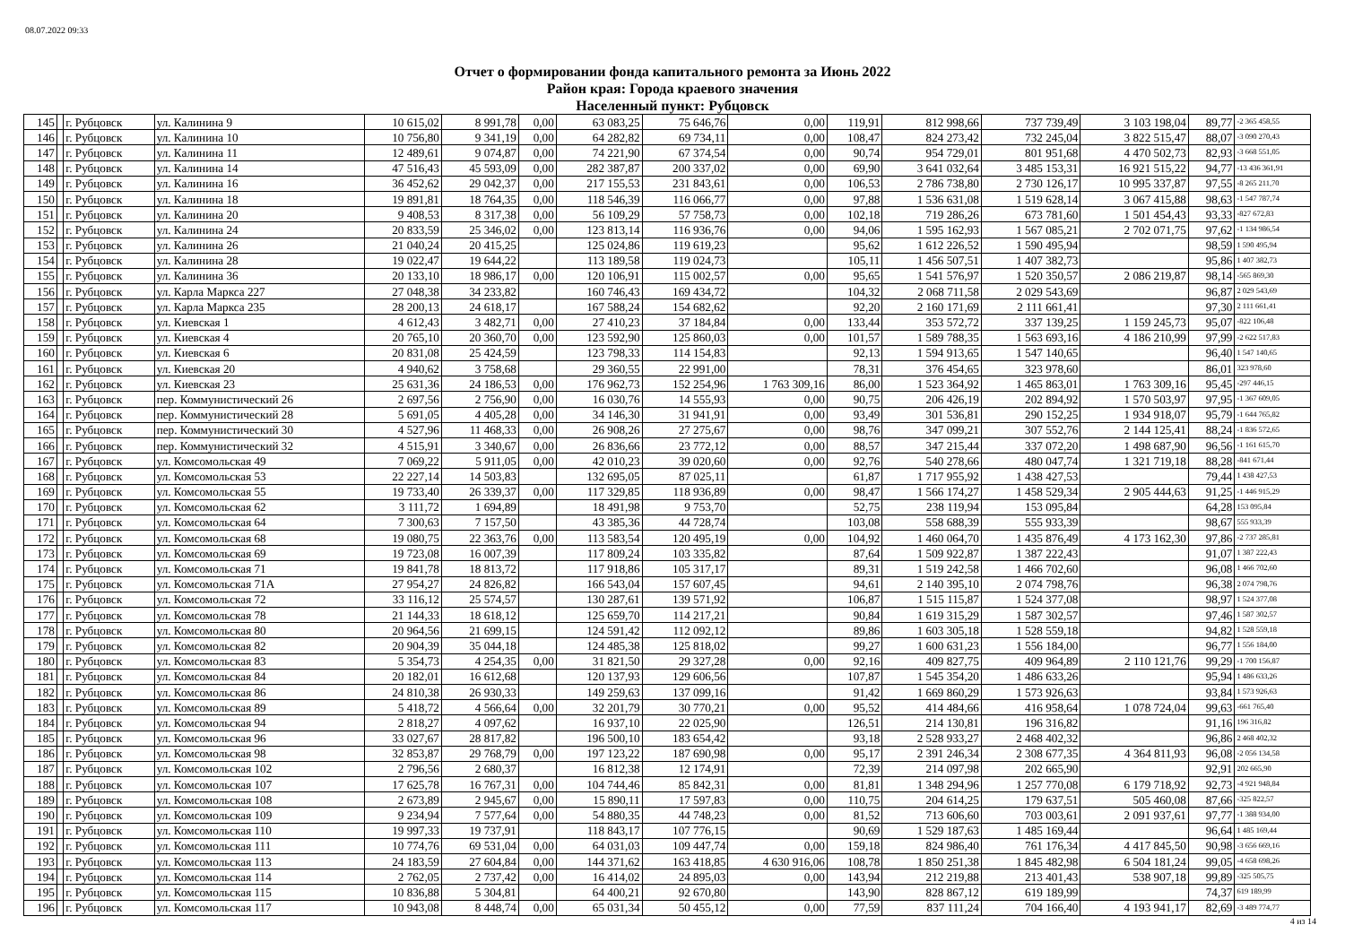08.07.2022 09:33
Отчет о формировании фонда капитального ремонта за Июнь 2022
Район края: Города краевого значения
Населенный пункт: Рубцовск
| 145 | | г. Рубцовск | ул. Калинина 9 | 10 615,02 | 8 991,78 | 0,00 | 63 083,25 | 75 646,76 | 0,00 | 119,91 | 812 998,66 | 737 739,49 | 3 103 198,04 | 89,77 | -2 365 458,55 |
| 146 | | г. Рубцовск | ул. Калинина 10 | 10 756,80 | 9 341,19 | 0,00 | 64 282,82 | 69 734,11 | 0,00 | 108,47 | 824 273,42 | 732 245,04 | 3 822 515,47 | 88,07 | -3 090 270,43 |
| 147 | | г. Рубцовск | ул. Калинина 11 | 12 489,61 | 9 074,87 | 0,00 | 74 221,90 | 67 374,54 | 0,00 | 90,74 | 954 729,01 | 801 951,68 | 4 470 502,73 | 82,93 | -3 668 551,05 |
| 148 | | г. Рубцовск | ул. Калинина 14 | 47 516,43 | 45 593,09 | 0,00 | 282 387,87 | 200 337,02 | 0,00 | 69,90 | 3 641 032,64 | 3 485 153,31 | 16 921 515,22 | 94,77 | -13 436 361,91 |
| 149 | | г. Рубцовск | ул. Калинина 16 | 36 452,62 | 29 042,37 | 0,00 | 217 155,53 | 231 843,61 | 0,00 | 106,53 | 2 786 738,80 | 2 730 126,17 | 10 995 337,87 | 97,55 | -8 265 211,70 |
| 150 | | г. Рубцовск | ул. Калинина 18 | 19 891,81 | 18 764,35 | 0,00 | 118 546,39 | 116 066,77 | 0,00 | 97,88 | 1 536 631,08 | 1 519 628,14 | 3 067 415,88 | 98,63 | -1 547 787,74 |
| 151 | | г. Рубцовск | ул. Калинина 20 | 9 408,53 | 8 317,38 | 0,00 | 56 109,29 | 57 758,73 | 0,00 | 102,18 | 719 286,26 | 673 781,60 | 1 501 454,43 | 93,33 | -827 672,83 |
| 152 | | г. Рубцовск | ул. Калинина 24 | 20 833,59 | 25 346,02 | 0,00 | 123 813,14 | 116 936,76 | 0,00 | 94,06 | 1 595 162,93 | 1 567 085,21 | 2 702 071,75 | 97,62 | -1 134 986,54 |
| 153 | | г. Рубцовск | ул. Калинина 26 | 21 040,24 | 20 415,25 | | 125 024,86 | 119 619,23 | | 95,62 | 1 612 226,52 | 1 590 495,94 | | 98,59 | 1 590 495,94 |
| 154 | | г. Рубцовск | ул. Калинина 28 | 19 022,47 | 19 644,22 | | 113 189,58 | 119 024,73 | | 105,11 | 1 456 507,51 | 1 407 382,73 | | 95,86 | 1 407 382,73 |
| 155 | | г. Рубцовск | ул. Калинина 36 | 20 133,10 | 18 986,17 | 0,00 | 120 106,91 | 115 002,57 | 0,00 | 95,65 | 1 541 576,97 | 1 520 350,57 | 2 086 219,87 | 98,14 | -565 869,30 |
| 156 | | г. Рубцовск | ул. Карла Маркса 227 | 27 048,38 | 34 233,82 | | 160 746,43 | 169 434,72 | | 104,32 | 2 068 711,58 | 2 029 543,69 | | 96,87 | 2 029 543,69 |
| 157 | | г. Рубцовск | ул. Карла Маркса 235 | 28 200,13 | 24 618,17 | | 167 588,24 | 154 682,62 | | 92,20 | 2 160 171,69 | 2 111 661,41 | | 97,30 | 2 111 661,41 |
| 158 | | г. Рубцовск | ул. Киевская 1 | 4 612,43 | 3 482,71 | 0,00 | 27 410,23 | 37 184,84 | 0,00 | 133,44 | 353 572,72 | 337 139,25 | 1 159 245,73 | 95,07 | -822 106,48 |
| 159 | | г. Рубцовск | ул. Киевская 4 | 20 765,10 | 20 360,70 | 0,00 | 123 592,90 | 125 860,03 | 0,00 | 101,57 | 1 589 788,35 | 1 563 693,16 | 4 186 210,99 | 97,99 | -2 622 517,83 |
| 160 | | г. Рубцовск | ул. Киевская 6 | 20 831,08 | 25 424,59 | | 123 798,33 | 114 154,83 | | 92,13 | 1 594 913,65 | 1 547 140,65 | | 96,40 | 1 547 140,65 |
| 161 | | г. Рубцовск | ул. Киевская 20 | 4 940,62 | 3 758,68 | | 29 360,55 | 22 991,00 | | 78,31 | 376 454,65 | 323 978,60 | | 86,01 | 323 978,60 |
| 162 | | г. Рубцовск | ул. Киевская 23 | 25 631,36 | 24 186,53 | 0,00 | 176 962,73 | 152 254,96 | 1 763 309,16 | 86,00 | 1 523 364,92 | 1 465 863,01 | 1 763 309,16 | 95,45 | -297 446,15 |
| 163 | | г. Рубцовск | пер. Коммунистический 26 | 2 697,56 | 2 756,90 | 0,00 | 16 030,76 | 14 555,93 | 0,00 | 90,75 | 206 426,19 | 202 894,92 | 1 570 503,97 | 97,95 | -1 367 609,05 |
| 164 | | г. Рубцовск | пер. Коммунистический 28 | 5 691,05 | 4 405,28 | 0,00 | 34 146,30 | 31 941,91 | 0,00 | 93,49 | 301 536,81 | 290 152,25 | 1 934 918,07 | 95,79 | -1 644 765,82 |
| 165 | | г. Рубцовск | пер. Коммунистический 30 | 4 527,96 | 11 468,33 | 0,00 | 26 908,26 | 27 275,67 | 0,00 | 98,76 | 347 099,21 | 307 552,76 | 2 144 125,41 | 88,24 | -1 836 572,65 |
| 166 | | г. Рубцовск | пер. Коммунистический 32 | 4 515,91 | 3 340,67 | 0,00 | 26 836,66 | 23 772,12 | 0,00 | 88,57 | 347 215,44 | 337 072,20 | 1 498 687,90 | 96,56 | -1 161 615,70 |
| 167 | | г. Рубцовск | ул. Комсомольская 49 | 7 069,22 | 5 911,05 | 0,00 | 42 010,23 | 39 020,60 | 0,00 | 92,76 | 540 278,66 | 480 047,74 | 1 321 719,18 | 88,28 | -841 671,44 |
| 168 | | г. Рубцовск | ул. Комсомольская 53 | 22 227,14 | 14 503,83 | | 132 695,05 | 87 025,11 | | 61,87 | 1 717 955,92 | 1 438 427,53 | | 79,44 | 1 438 427,53 |
| 169 | | г. Рубцовск | ул. Комсомольская 55 | 19 733,40 | 26 339,37 | 0,00 | 117 329,85 | 118 936,89 | 0,00 | 98,47 | 1 566 174,27 | 1 458 529,34 | 2 905 444,63 | 91,25 | -1 446 915,29 |
| 170 | | г. Рубцовск | ул. Комсомольская 62 | 3 111,72 | 1 694,89 | | 18 491,98 | 9 753,70 | | 52,75 | 238 119,94 | 153 095,84 | | 64,28 | 153 095,84 |
| 171 | | г. Рубцовск | ул. Комсомольская 64 | 7 300,63 | 7 157,50 | | 43 385,36 | 44 728,74 | | 103,08 | 558 688,39 | 555 933,39 | | 98,67 | 555 933,39 |
| 172 | | г. Рубцовск | ул. Комсомольская 68 | 19 080,75 | 22 363,76 | 0,00 | 113 583,54 | 120 495,19 | 0,00 | 104,92 | 1 460 064,70 | 1 435 876,49 | 4 173 162,30 | 97,86 | -2 737 285,81 |
| 173 | | г. Рубцовск | ул. Комсомольская 69 | 19 723,08 | 16 007,39 | | 117 809,24 | 103 335,82 | | 87,64 | 1 509 922,87 | 1 387 222,43 | | 91,07 | 1 387 222,43 |
| 174 | | г. Рубцовск | ул. Комсомольская 71 | 19 841,78 | 18 813,72 | | 117 918,86 | 105 317,17 | | 89,31 | 1 519 242,58 | 1 466 702,60 | | 96,08 | 1 466 702,60 |
| 175 | | г. Рубцовск | ул. Комсомольская 71А | 27 954,27 | 24 826,82 | | 166 543,04 | 157 607,45 | | 94,61 | 2 140 395,10 | 2 074 798,76 | | 96,38 | 2 074 798,76 |
| 176 | | г. Рубцовск | ул. Комсомольская 72 | 33 116,12 | 25 574,57 | | 130 287,61 | 139 571,92 | | 106,87 | 1 515 115,87 | 1 524 377,08 | | 98,97 | 1 524 377,08 |
| 177 | | г. Рубцовск | ул. Комсомольская 78 | 21 144,33 | 18 618,12 | | 125 659,70 | 114 217,21 | | 90,84 | 1 619 315,29 | 1 587 302,57 | | 97,46 | 1 587 302,57 |
| 178 | | г. Рубцовск | ул. Комсомольская 80 | 20 964,56 | 21 699,15 | | 124 591,42 | 112 092,12 | | 89,86 | 1 603 305,18 | 1 528 559,18 | | 94,82 | 1 528 559,18 |
| 179 | | г. Рубцовск | ул. Комсомольская 82 | 20 904,39 | 35 044,18 | | 124 485,38 | 125 818,02 | | 99,27 | 1 600 631,23 | 1 556 184,00 | | 96,77 | 1 556 184,00 |
| 180 | | г. Рубцовск | ул. Комсомольская 83 | 5 354,73 | 4 254,35 | 0,00 | 31 821,50 | 29 327,28 | 0,00 | 92,16 | 409 827,75 | 409 964,89 | 2 110 121,76 | 99,29 | -1 700 156,87 |
| 181 | | г. Рубцовск | ул. Комсомольская 84 | 20 182,01 | 16 612,68 | | 120 137,93 | 129 606,56 | | 107,87 | 1 545 354,20 | 1 486 633,26 | | 95,94 | 1 486 633,26 |
| 182 | | г. Рубцовск | ул. Комсомольская 86 | 24 810,38 | 26 930,33 | | 149 259,63 | 137 099,16 | | 91,42 | 1 669 860,29 | 1 573 926,63 | | 93,84 | 1 573 926,63 |
| 183 | | г. Рубцовск | ул. Комсомольская 89 | 5 418,72 | 4 566,64 | 0,00 | 32 201,79 | 30 770,21 | 0,00 | 95,52 | 414 484,66 | 416 958,64 | 1 078 724,04 | 99,63 | -661 765,40 |
| 184 | | г. Рубцовск | ул. Комсомольская 94 | 2 818,27 | 4 097,62 | | 16 937,10 | 22 025,90 | | 126,51 | 214 130,81 | 196 316,82 | | 91,16 | 196 316,82 |
| 185 | | г. Рубцовск | ул. Комсомольская 96 | 33 027,67 | 28 817,82 | | 196 500,10 | 183 654,42 | | 93,18 | 2 528 933,27 | 2 468 402,32 | | 96,86 | 2 468 402,32 |
| 186 | | г. Рубцовск | ул. Комсомольская 98 | 32 853,87 | 29 768,79 | 0,00 | 197 123,22 | 187 690,98 | 0,00 | 95,17 | 2 391 246,34 | 2 308 677,35 | 4 364 811,93 | 96,08 | -2 056 134,58 |
| 187 | | г. Рубцовск | ул. Комсомольская 102 | 2 796,56 | 2 680,37 | | 16 812,38 | 12 174,91 | | 72,39 | 214 097,98 | 202 665,90 | | 92,91 | 202 665,90 |
| 188 | | г. Рубцовск | ул. Комсомольская 107 | 17 625,78 | 16 767,31 | 0,00 | 104 744,46 | 85 842,31 | 0,00 | 81,81 | 1 348 294,96 | 1 257 770,08 | 6 179 718,92 | 92,73 | -4 921 948,84 |
| 189 | | г. Рубцовск | ул. Комсомольская 108 | 2 673,89 | 2 945,67 | 0,00 | 15 890,11 | 17 597,83 | 0,00 | 110,75 | 204 614,25 | 179 637,51 | 505 460,08 | 87,66 | -325 822,57 |
| 190 | | г. Рубцовск | ул. Комсомольская 109 | 9 234,94 | 7 577,64 | 0,00 | 54 880,35 | 44 748,23 | 0,00 | 81,52 | 713 606,60 | 703 003,61 | 2 091 937,61 | 97,77 | -1 388 934,00 |
| 191 | | г. Рубцовск | ул. Комсомольская 110 | 19 997,33 | 19 737,91 | | 118 843,17 | 107 776,15 | | 90,69 | 1 529 187,63 | 1 485 169,44 | | 96,64 | 1 485 169,44 |
| 192 | | г. Рубцовск | ул. Комсомольская 111 | 10 774,76 | 69 531,04 | 0,00 | 64 031,03 | 109 447,74 | 0,00 | 159,18 | 824 986,40 | 761 176,34 | 4 417 845,50 | 90,98 | -3 656 669,16 |
| 193 | | г. Рубцовск | ул. Комсомольская 113 | 24 183,59 | 27 604,84 | 0,00 | 144 371,62 | 163 418,85 | 4 630 916,06 | 108,78 | 1 850 251,38 | 1 845 482,98 | 6 504 181,24 | 99,05 | -4 658 698,26 |
| 194 | | г. Рубцовск | ул. Комсомольская 114 | 2 762,05 | 2 737,42 | 0,00 | 16 414,02 | 24 895,03 | 0,00 | 143,94 | 212 219,88 | 213 401,43 | 538 907,18 | 99,89 | -325 505,75 |
| 195 | | г. Рубцовск | ул. Комсомольская 115 | 10 836,88 | 5 304,81 | | 64 400,21 | 92 670,80 | | 143,90 | 828 867,12 | 619 189,99 | | 74,37 | 619 189,99 |
| 196 | | г. Рубцовск | ул. Комсомольская 117 | 10 943,08 | 8 448,74 | 0,00 | 65 031,34 | 50 455,12 | 0,00 | 77,59 | 837 111,24 | 704 166,40 | 4 193 941,17 | 82,69 | -3 489 774,77 |
4 из 14